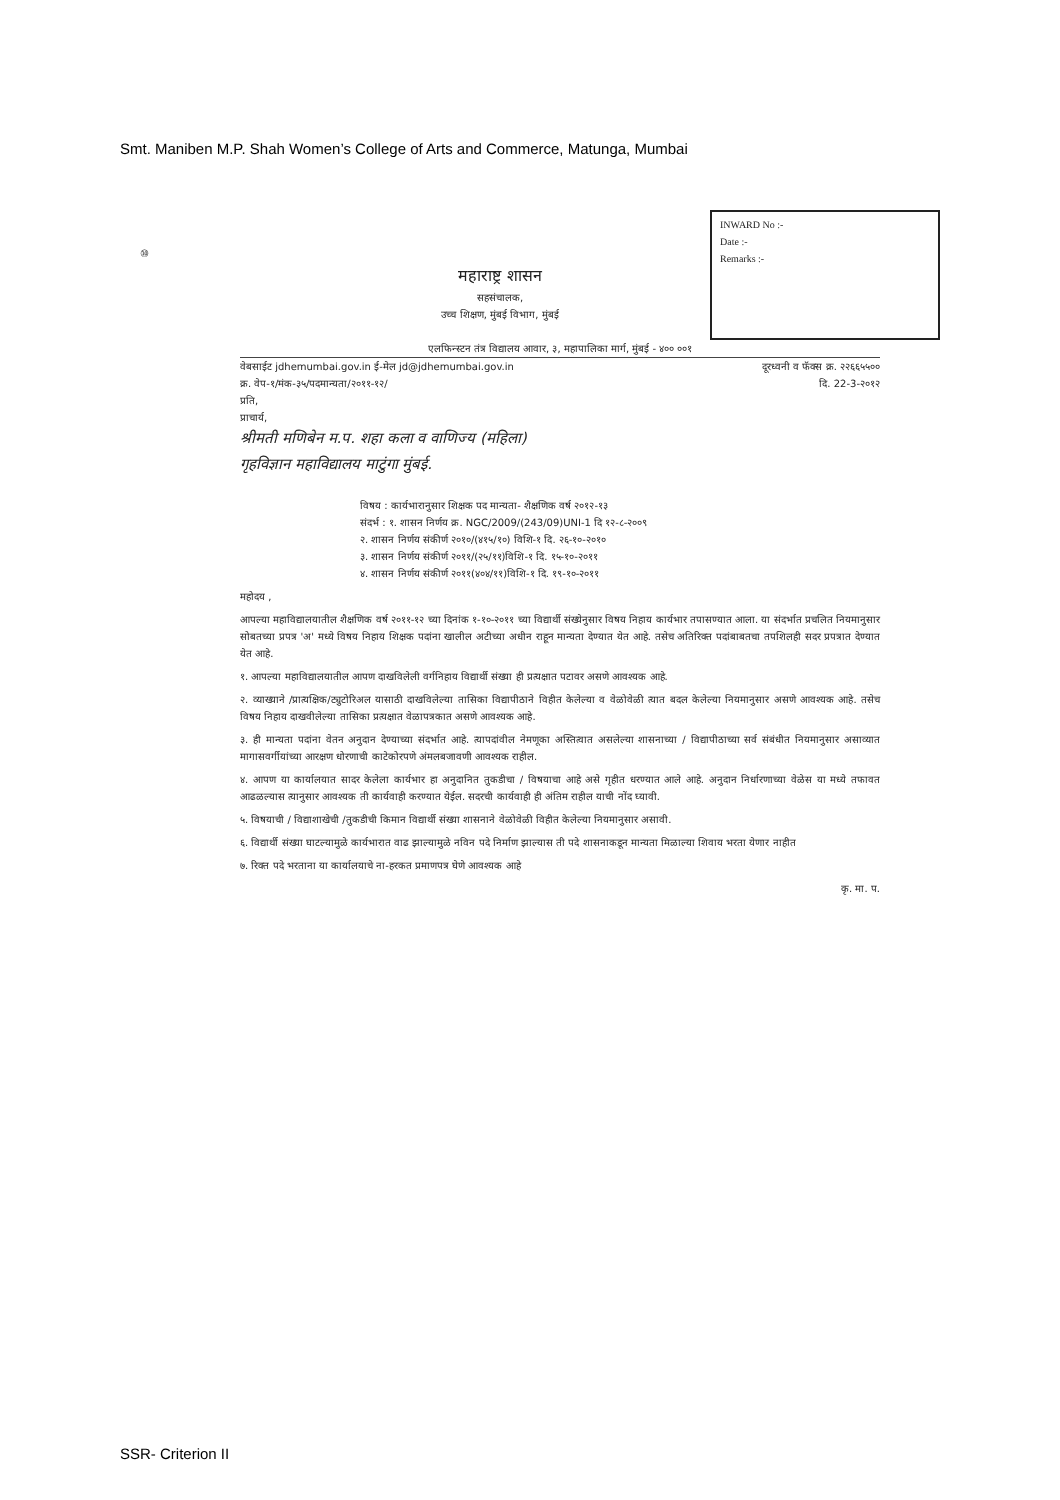Smt. Maniben M.P. Shah Women’s College of Arts and Commerce, Matunga, Mumbai
INWARD No :-
Date :-
Remarks :-
⑩
महाराष्ट्र शासन
सहसंचालक,
उच्च शिक्षण, मुंबई विभाग, मुंबई
एलफिन्स्टन तंत्र विद्यालय आवार, ३, महापालिका मार्ग, मुंबई - ४०० ००१
वेबसाईट jdhemumbai.gov.in ई-मेल jd@jdhemumbai.gov.in दूरध्वनी व फॅक्स क्र. २२६६५५००
क्र. वेप-१/मंक-३५/पदमान्यता/२०११-१२/ दि. 22-3-२०१२
प्रति,
प्राचार्य,
श्रीमती मणिबेन म.प. शहा कला व वाणिज्य (महिला)
गृहविज्ञान महाविद्यालय माटुंगा मुंबई.
विषय : कार्यभारानुसार शिक्षक पद मान्यता- शैक्षणिक वर्ष २०१२-१३
संदर्भ : १. शासन निर्णय क्र. NGC/2009/(243/09)UNI-1 दि १२-८-२००९
२. शासन निर्णय संकीर्ण २०१०/(४१५/१०) विशि-१ दि. २६-१०-२०१०
३. शासन निर्णय संकीर्ण २०११/(२५/११)विशि-१ दि. १५-१०-२०११
४. शासन निर्णय संकीर्ण २०११(४०४/११)विशि-१ दि. १९-१०-२०११
महोदय ,
आपल्या महाविद्यालयातील शैक्षणिक वर्ष २०११-१२ च्या दिनांक १-१०-२०११ च्या विद्यार्थी संख्येनुसार विषय निहाय कार्यभार तपासण्यात आला. या संदर्भात प्रचलित नियमानुसार सोबतच्या प्रपत्र 'अ' मध्ये विषय निहाय शिक्षक पदांना खालील अटीच्या अधीन राहून मान्यता देण्यात येत आहे. तसेच अतिरिक्त पदांबाबतचा तपशिलही सदर प्रपत्रात देण्यात येत आहे.
१. आपल्या महाविद्यालयातील आपण दाखविलेली वर्गनिहाय विद्यार्थी संख्या ही प्रत्यक्षात पटावर असणे आवश्यक आहे.
२. व्याख्याने /प्रात्यक्षिक/ट्युटोरिअल यासाठी दाखविलेल्या तासिका विद्यापीठाने विहीत केलेल्या व वेळोवेळी त्यात बदल केलेल्या नियमानुसार असणे आवश्यक आहे. तसेच विषय निहाय दाखवीलेल्या तासिका प्रत्यक्षात वेळापत्रकात असणे आवश्यक आहे.
३. ही मान्यता पदांना वेतन अनुदान देण्याच्या संदर्भात आहे. त्यापदांवील नेमणूका अस्तित्वात असलेल्या शासनाच्या / विद्यापीठाच्या सर्व संबंधीत नियमानुसार असाव्यात मागासवर्गीयांच्या आरक्षण धोरणाची काटेकोरपणे अंमलबजावणी आवश्यक राहील.
४. आपण या कार्यालयात सादर केलेला कार्यभार हा अनुदानित तुकडीचा / विषयाचा आहे असे गृहीत धरण्यात आले आहे. अनुदान निर्धारणाच्या वेळेस या मध्ये तफावत आढळल्यास त्यानुसार आवश्यक ती कार्यवाही करण्यात येईल. सदरची कार्यवाही ही अंतिम राहील याची नोंद घ्यावी.
५. विषयाची / विद्याशाखेची /तुकडीची किमान विद्यार्थी संख्या शासनाने वेळोवेळी विहीत केलेल्या नियमानुसार असावी.
६. विद्यार्थी संख्या घाटल्यामुळे कार्यभारात वाढ झाल्यामुळे नविन पदे निर्माण झाल्यास ती पदे शासनाकडून मान्यता मिळाल्या शिवाय भरता येणार नाहीत
७. रिक्त पदे भरताना या कार्यालयाचे ना-हरकत प्रमाणपत्र घेणे आवश्यक आहे
कृ. मा. प.
SSR- Criterion II